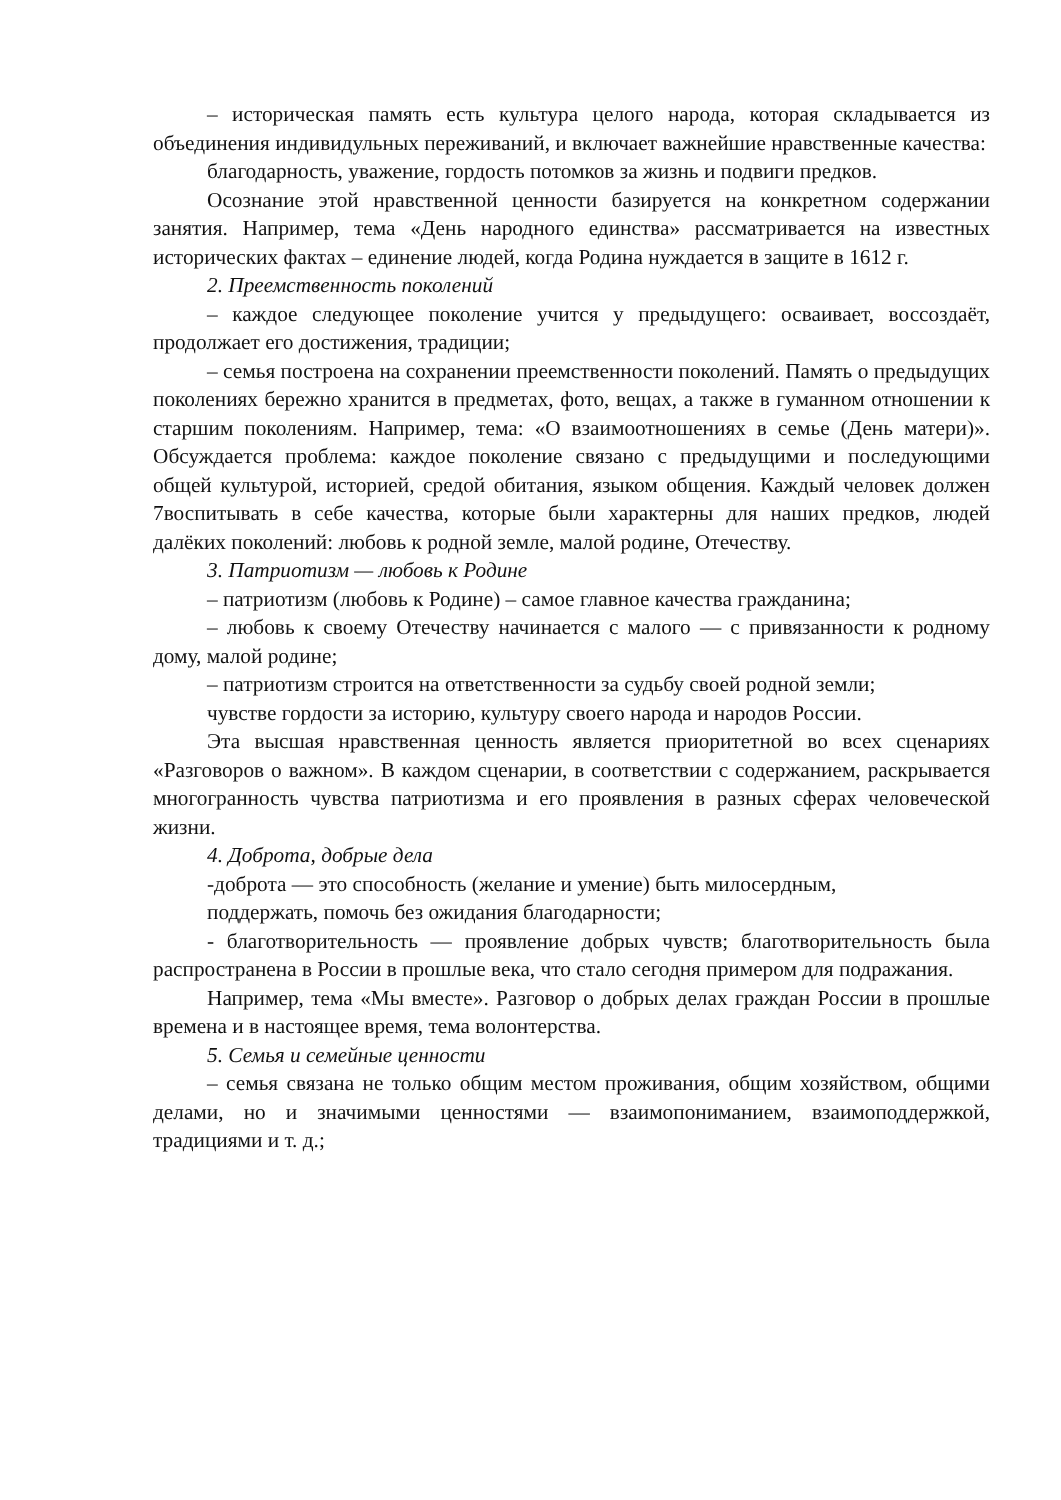– историческая память есть культура целого народа, которая складывается из объединения индивидульных переживаний, и включает важнейшие нравственные качества:
благодарность, уважение, гордость потомков за жизнь и подвиги предков.
Осознание этой нравственной ценности базируется на конкретном содержании занятия. Например, тема «День народного единства» рассматривается на известных исторических фактах – единение людей, когда Родина нуждается в защите в 1612 г.
2. Преемственность поколений
– каждое следующее поколение учится у предыдущего: осваивает, воссоздаёт, продолжает его достижения, традиции;
– семья построена на сохранении преемственности поколений. Память о предыдущих поколениях бережно хранится в предметах, фото, вещах, а также в гуманном отношении к старшим поколениям. Например, тема: «О взаимоотношениях в семье (День матери)». Обсуждается проблема: каждое поколение связано с предыдущими и последующими общей культурой, историей, средой обитания, языком общения. Каждый человек должен 7воспитывать в себе качества, которые были характерны для наших предков, людей далёких поколений: любовь к родной земле, малой родине, Отечеству.
3. Патриотизм — любовь к Родине
– патриотизм (любовь к Родине) – самое главное качества гражданина;
– любовь к своему Отечеству начинается с малого — с привязанности к родному дому, малой родине;
– патриотизм строится на ответственности за судьбу своей родной земли;
чувстве гордости за историю, культуру своего народа и народов России.
Эта высшая нравственная ценность является приоритетной во всех сценариях «Разговоров о важном». В каждом сценарии, в соответствии с содержанием, раскрывается многогранность чувства патриотизма и его проявления в разных сферах человеческой жизни.
4. Доброта, добрые дела
-доброта — это способность (желание и умение) быть милосердным,
поддержать, помочь без ожидания благодарности;
- благотворительность — проявление добрых чувств; благотворительность была распространена в России в прошлые века, что стало сегодня примером для подражания.
Например, тема «Мы вместе». Разговор о добрых делах граждан России в прошлые времена и в настоящее время, тема волонтерства.
5. Семья и семейные ценности
– семья связана не только общим местом проживания, общим хозяйством, общими делами, но и значимыми ценностями — взаимопониманием, взаимоподдержкой, традициями и т. д.;